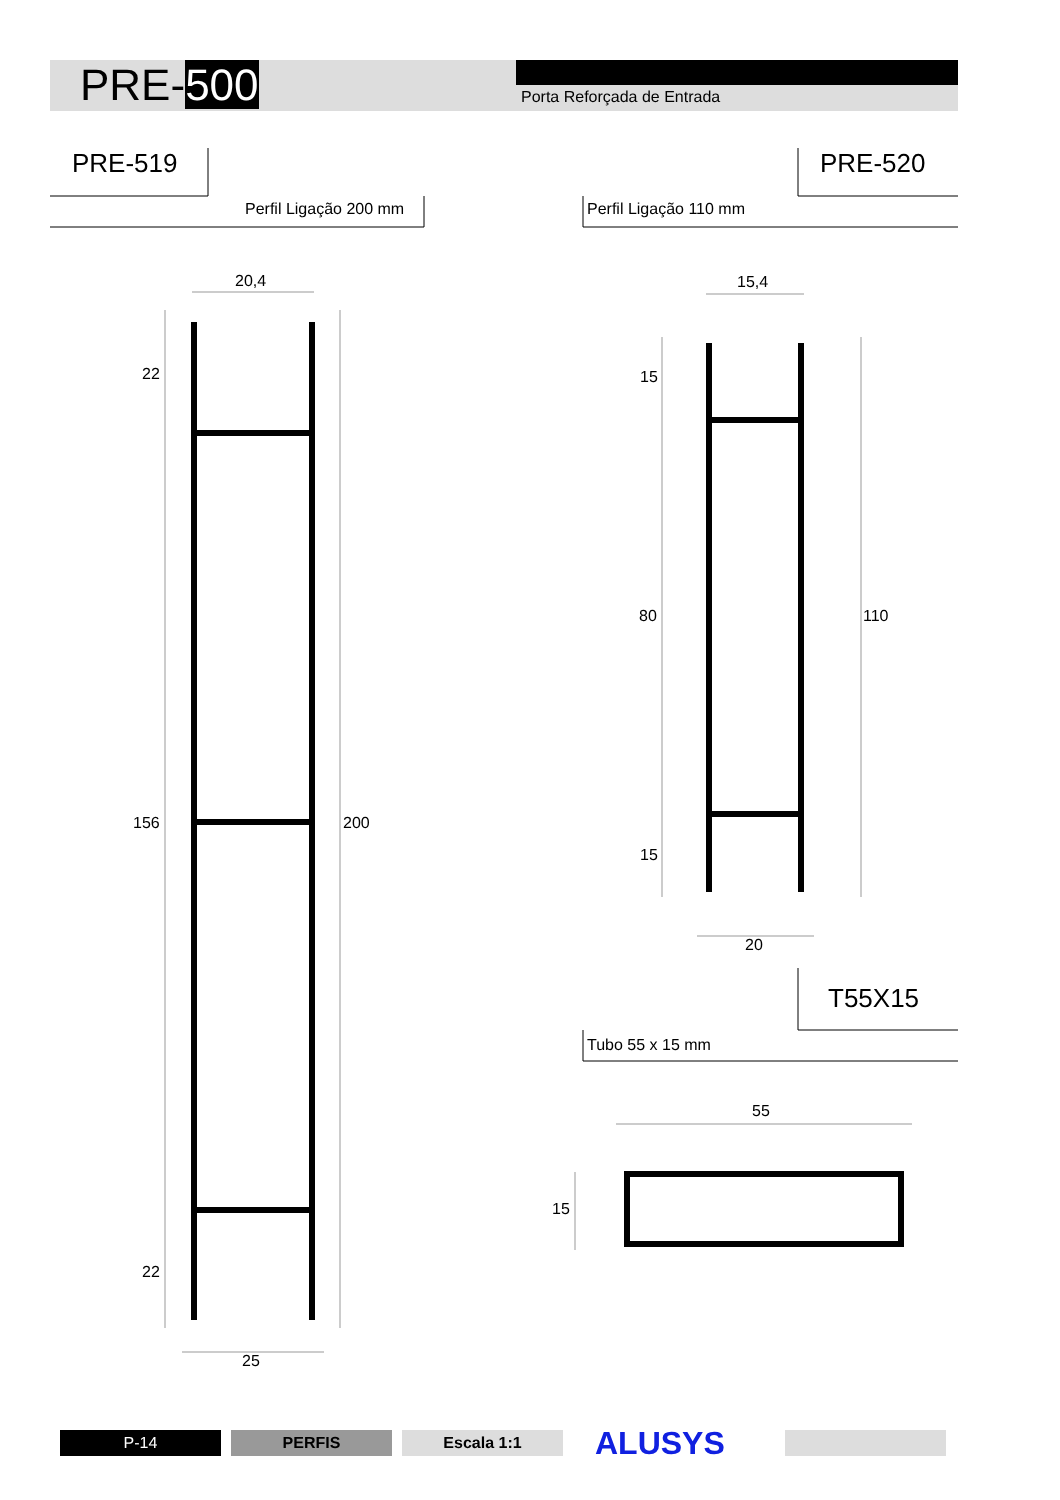PRE-500 Porta Reforçada de Entrada
PRE-519
Perfil Ligação 200 mm
PRE-520
Perfil Ligação 110 mm
20,4
22
156 200
22
25
15,4
15
80 110
15
20
T55X15
Tubo 55 x 15 mm
55
15
P-14 PERFIS Escala 1:1 ALUSYS